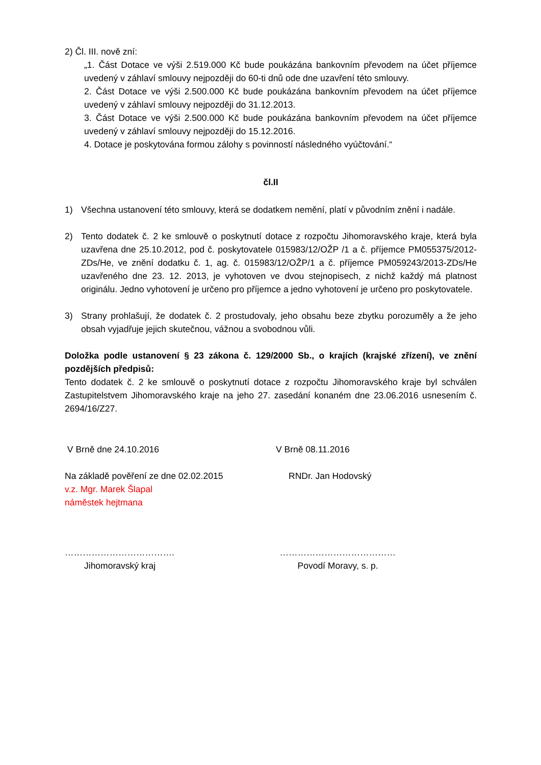2) Čl. III. nově zní:
„1. Část Dotace ve výši 2.519.000 Kč bude poukázána bankovním převodem na účet příjemce uvedený v záhlaví smlouvy nejpozději do 60-ti dnů ode dne uzavření této smlouvy.
2. Část Dotace ve výši 2.500.000 Kč bude poukázána bankovním převodem na účet příjemce uvedený v záhlaví smlouvy nejpozději do 31.12.2013.
3. Část Dotace ve výši 2.500.000 Kč bude poukázána bankovním převodem na účet příjemce uvedený v záhlaví smlouvy nejpozději do 15.12.2016.
4. Dotace je poskytována formou zálohy s povinností následného vyúčtování.“
čl.II
1) Všechna ustanovení této smlouvy, která se dodatkem nemění, platí v původním znění i nadále.
2) Tento dodatek č. 2 ke smlouvě o poskytnutí dotace z rozpočtu Jihomoravského kraje, která byla uzavřena dne 25.10.2012, pod č. poskytovatele 015983/12/OŽP /1 a č. příjemce PM055375/2012-ZDs/He, ve znění dodatku č. 1, ag. č. 015983/12/OŽP/1 a č. příjemce PM059243/2013-ZDs/He uzavřeného dne 23. 12. 2013, je vyhotoven ve dvou stejnopisech, z nichž každý má platnost originálu. Jedno vyhotovení je určeno pro příjemce a jedno vyhotovení je určeno pro poskytovatele.
3) Strany prohlašují, že dodatek č. 2 prostudovaly, jeho obsahu beze zbytku porozuměly a že jeho obsah vyjadřuje jejich skutečnou, vážnou a svobodnou vůli.
Doložka podle ustanovení § 23 zákona č. 129/2000 Sb., o krajích (krajské zřízení), ve znění pozdějších předpisů:
Tento dodatek č. 2 ke smlouvě o poskytnutí dotace z rozpočtu Jihomoravského kraje byl schválen Zastupitelstvem Jihomoravského kraje na jeho 27. zasedání konaném dne 23.06.2016 usnesením č. 2694/16/Z27.
V Brně dne 24.10.2016 V Brně 08.11.2016
Na základě pověření ze dne 02.02.2015
v.z. Mgr. Marek Šlapal
náměstek hejtmana
RNDr. Jan Hodovský
……………………………….
Jihomoravský kraj
…………………………………
Povodí Moravy, s. p.